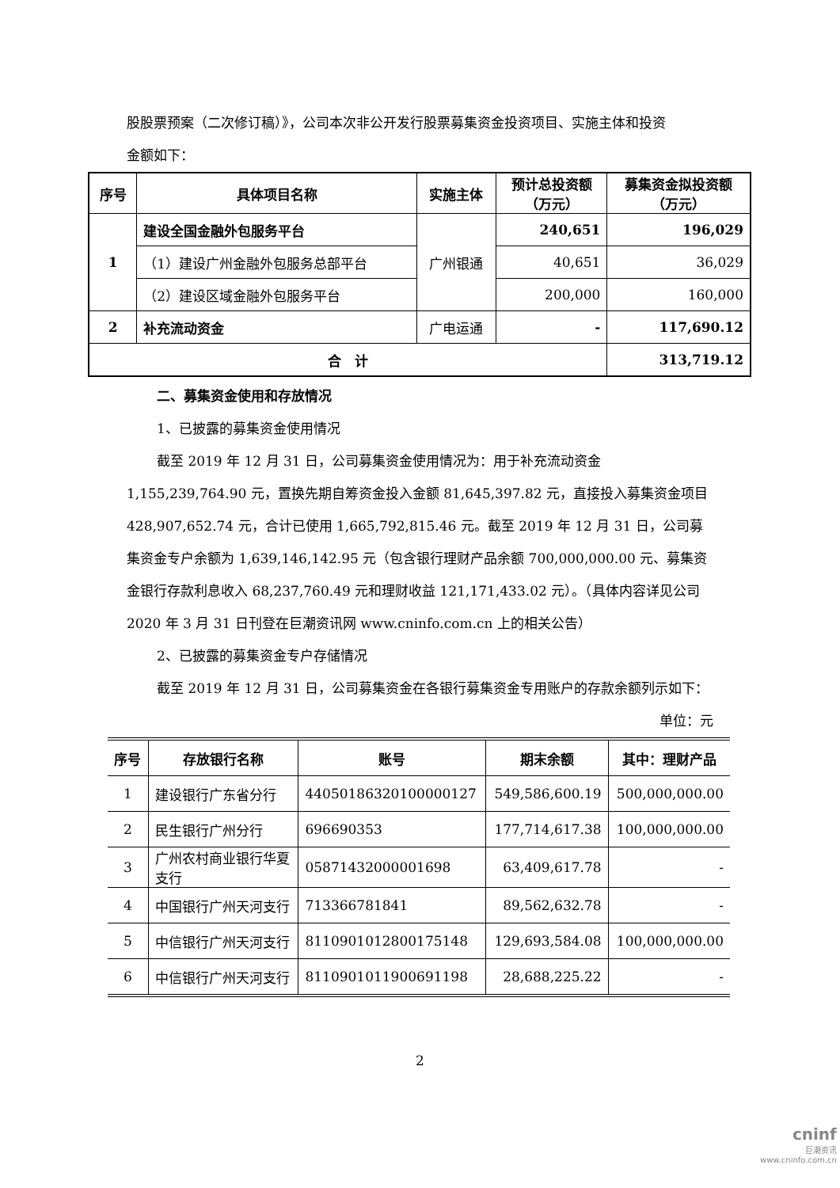股股票预案（二次修订稿）》，公司本次非公开发行股票募集资金投资项目、实施主体和投资
金额如下：
| 序号 | 具体项目名称 | 实施主体 | 预计总投资额 （万元） | 募集资金拟投资额 （万元） |
| --- | --- | --- | --- | --- |
| 1 | 建设全国金融外包服务平台 | 广州银通 | 240,651 | 196,029 |
| | （1）建设广州金融外包服务总部平台 | | 40,651 | 36,029 |
| | （2）建设区域金融外包服务平台 | | 200,000 | 160,000 |
| 2 | 补充流动资金 | 广电运通 | - | 117,690.12 |
| 合 计 | | | | 313,719.12 |
二、募集资金使用和存放情况
1、已披露的募集资金使用情况
截至 2019 年 12 月 31 日，公司募集资金使用情况为：用于补充流动资金 1,155,239,764.90 元，置换先期自筹资金投入金额 81,645,397.82 元，直接投入募集资金项目 428,907,652.74 元，合计已使用 1,665,792,815.46 元。截至 2019 年 12 月 31 日，公司募集资金专户余额为 1,639,146,142.95 元（包含银行理财产品余额 700,000,000.00 元、募集资金银行存款利息收入 68,237,760.49 元和理财收益 121,171,433.02 元）。（具体内容详见公司 2020 年 3 月 31 日刊登在巨潮资讯网 www.cninfo.com.cn 上的相关公告）
2、已披露的募集资金专户存储情况
截至 2019 年 12 月 31 日，公司募集资金在各银行募集资金专用账户的存款余额列示如下：
单位：元
| 序号 | 存放银行名称 | 账号 | 期末余额 | 其中：理财产品 |
| --- | --- | --- | --- | --- |
| 1 | 建设银行广东省分行 | 44050186320100000127 | 549,586,600.19 | 500,000,000.00 |
| 2 | 民生银行广州分行 | 696690353 | 177,714,617.38 | 100,000,000.00 |
| 3 | 广州农村商业银行华夏 支行 | 05871432000001698 | 63,409,617.78 | - |
| 4 | 中国银行广州天河支行 | 713366781841 | 89,562,632.78 | - |
| 5 | 中信银行广州天河支行 | 8110901012800175148 | 129,693,584.08 | 100,000,000.00 |
| 6 | 中信银行广州天河支行 | 8110901011900691198 | 28,688,225.22 | - |
2
cninf
巨潮资讯
www.cninfo.com.cn